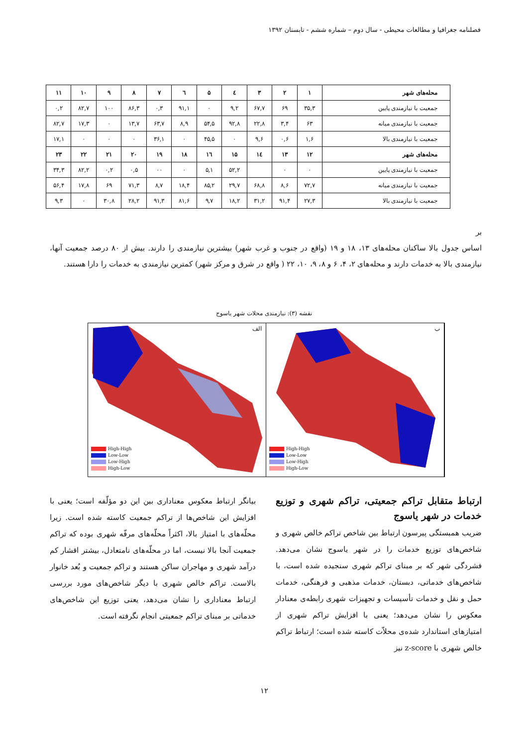فصلنامه جغرافیا و مطالعات محیطی - سال دوم – شماره ششم - تابستان ۱۳۹۲
| محله‌های شهر | ۱ | ۲ | ۳ | ٤ | ۵ | ٦ | ۷ | ۸ | ۹ | ۱۰ | ۱۱ |
| --- | --- | --- | --- | --- | --- | --- | --- | --- | --- | --- | --- |
| جمعیت با نیازمندی پایین | ۳۵,۳ | ۶۹ | ۶۷,۷ | ۹,۲ | ۰ | ۹۱,۱ | ۰,۳ | ۸۶,۳ | ۱۰۰ | ۸۲,۷ | ۰,۲ |
| جمعیت با نیازمندی میانه | ۶۳ | ۳,۴ | ۲۲,۸ | ۹۲,۸ | ۵۴,۵ | ۸,۹ | ۶۳,۷ | ۱۳,۷ | ۰ | ۱۷,۳ | ۸۲,۷ |
| جمعیت با نیازمندی بالا | ۱,۶ | ۰,۶ | ۹,۶ | ۰ | ۴۵,۵ | ۰ | ۳۶,۱ | ۰ | ۰ | ۰ | ۱۷,۱ |
| محله‌های شهر | ۱۲ | ۱۳ | ۱٤ | ۱۵ | ۱٦ | ۱۸ | ۱۹ | ۲۰ | ۲۱ | ۲۲ | ۲۳ |
| جمعیت با نیازمندی پایین | ۰ | ۰ | | ۵۲,۲ | ۵,۱ | ۰ | ۰۰ | ۰,۵ | ۰,۲ | ۸۲,۲ | ۳۴,۳ |
| جمعیت با نیازمندی میانه | ۷۲,۷ | ۸,۶ | ۶۸,۸ | ۲۹,۷ | ۸۵,۲ | ۱۸,۴ | ۸,۷ | ۷۱,۳ | ۶۹ | ۱۷,۸ | ۵۶,۴ |
| جمعیت با نیازمندی بالا | ۲۷,۳ | ۹۱,۴ | ۳۱,۲ | ۱۸,۲ | ۹,۷ | ۸۱,۶ | ۹۱,۳ | ۲۸,۲ | ۳۰,۸ | ۰ | ۹,۳ |
بر
اساس جدول بالا ساکنان محله‌های ۱۳، ۱۸ و ۱۹ (واقع در جنوب و غرب شهر) بیشترین نیازمندی را دارند. بیش از ۸۰ درصد جمعیت آنها، نیازمندی بالا به خدمات دارند و محله‌های ۲، ۴، ۶ و ۸، ۹، ۱۰، ۲۲ ( واقع در شرق و مرکز شهر) کمترین نیازمندی به خدمات را دارا هستند.
نقشه (۳): نیازمندی محلات شهر یاسوج
High-High
Low-Low
Low-High
High-Low
الف
High-High
Low-Low
Low-High
High-Low
ب
ارتباط متقابل تراکم جمعیتی، تراکم شهری و توزیع خدمات در شهر یاسوج
ضریب همبستگی پیرسون ارتباط بین شاخص تراکم خالص شهری و شاخص‌های توزیع خدمات را در شهر یاسوج نشان می‌دهد. فشردگی شهر که بر مبنای تراکم شهری سنجیده شده است، با شاخص‌های خدماتی، دبستان، خدمات مذهبی و فرهنگی، خدمات حمل و نقل و خدمات تأسیسات و تجهیزات شهری رابطه‌ی معنادار معکوس را نشان می‌دهد؛ یعنی با افزایش تراکم شهری از امتیازهای استاندارد شده‌ی محلاّت کاسته شده است؛ ارتباط تراکم خالص شهری با z-score نیز
بیانگر ارتباط معکوس معناداری بین این دو مؤلّفه است؛ یعنی با افزایش این شاخص‌ها از تراکم جمعیت کاسته شده است. زیرا محلّه‌های با امتیاز بالا، اکثراً محلّه‌های مرفّه شهری بوده که تراکم جمعیت آنجا بالا نیست، اما در محلّه‌های نامتعادل، بیشتر اقشار کم درآمد شهری و مهاجران ساکن هستند و تراکم جمعیت و بُعد خانوار بالاست. تراکم خالص شهری با دیگر شاخص‌های مورد بررسی ارتباط معناداری را نشان می‌دهد، یعنی توزیع این شاخص‌های خدماتی بر مبنای تراکم جمعیتی انجام نگرفته است.
۱۲